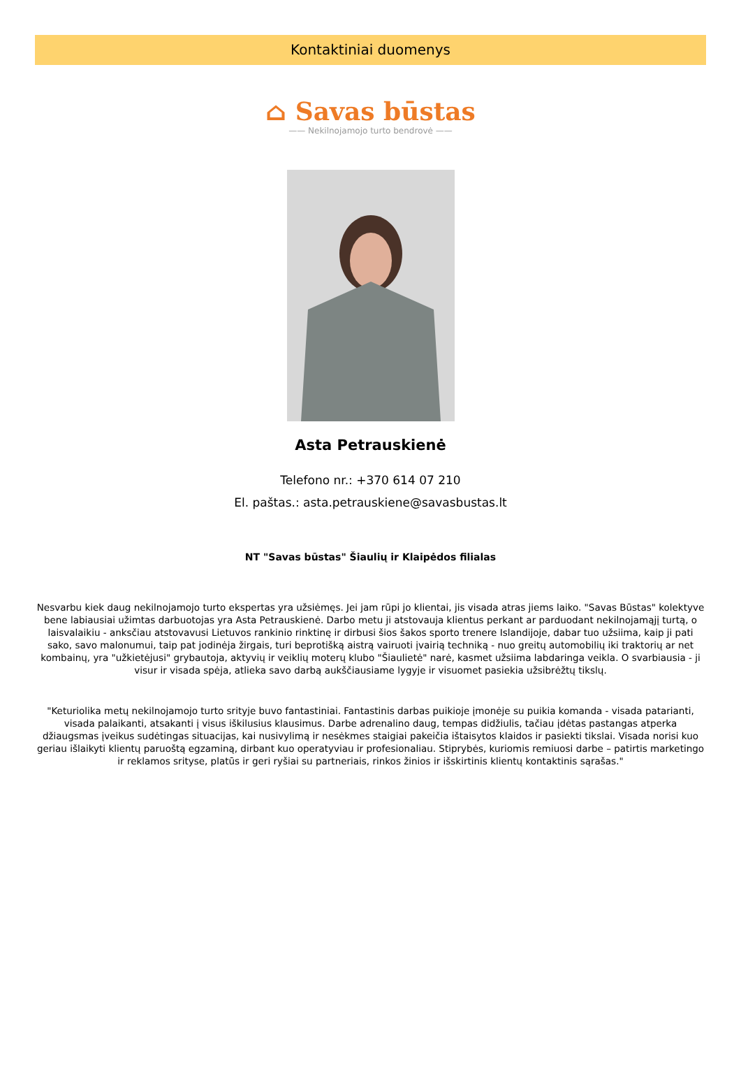Kontaktiniai duomenys
⌂ Savas būstas
—— Nekilnojamojo turto bendrovė ——
Asta Petrauskienė
Telefono nr.: +370 614 07 210
El. paštas.: asta.petrauskiene@savasbustas.lt
NT "Savas būstas" Šiaulių ir Klaipėdos filialas
Nesvarbu kiek daug nekilnojamojo turto ekspertas yra užsiėmęs. Jei jam rūpi jo klientai, jis visada atras jiems laiko. "Savas Būstas" kolektyve bene labiausiai užimtas darbuotojas yra Asta Petrauskienė. Darbo metu ji atstovauja klientus perkant ar parduodant nekilnojamąjį turtą, o laisvalaikiu - anksčiau atstovavusi Lietuvos rankinio rinktinę ir dirbusi šios šakos sporto trenere Islandijoje, dabar tuo užsiima, kaip ji pati sako, savo malonumui, taip pat jodinėja žirgais, turi beprotišką aistrą vairuoti įvairią techniką - nuo greitų automobilių iki traktorių ar net kombainų, yra "užkietėjusi" grybautoja, aktyvių ir veiklių moterų klubo "Šiaulietė" narė, kasmet užsiima labdaringa veikla. O svarbiausia - ji visur ir visada spėja, atlieka savo darbą aukščiausiame lygyje ir visuomet pasiekia užsibrėžtų tikslų.
"Keturiolika metų nekilnojamojo turto srityje buvo fantastiniai. Fantastinis darbas puikioje įmonėje su puikia komanda - visada patarianti, visada palaikanti, atsakanti į visus iškilusius klausimus. Darbe adrenalino daug, tempas didžiulis, tačiau įdėtas pastangas atperka džiaugsmas įveikus sudėtingas situacijas, kai nusivylimą ir nesėkmes staigiai pakeičia ištaisytos klaidos ir pasiekti tikslai. Visada norisi kuo geriau išlaikyti klientų paruoštą egzaminą, dirbant kuo operatyviau ir profesionaliau. Stiprybės, kuriomis remiuosi darbe – patirtis marketingo ir reklamos srityse, platūs ir geri ryšiai su partneriais, rinkos žinios ir išskirtinis klientų kontaktinis sąrašas."